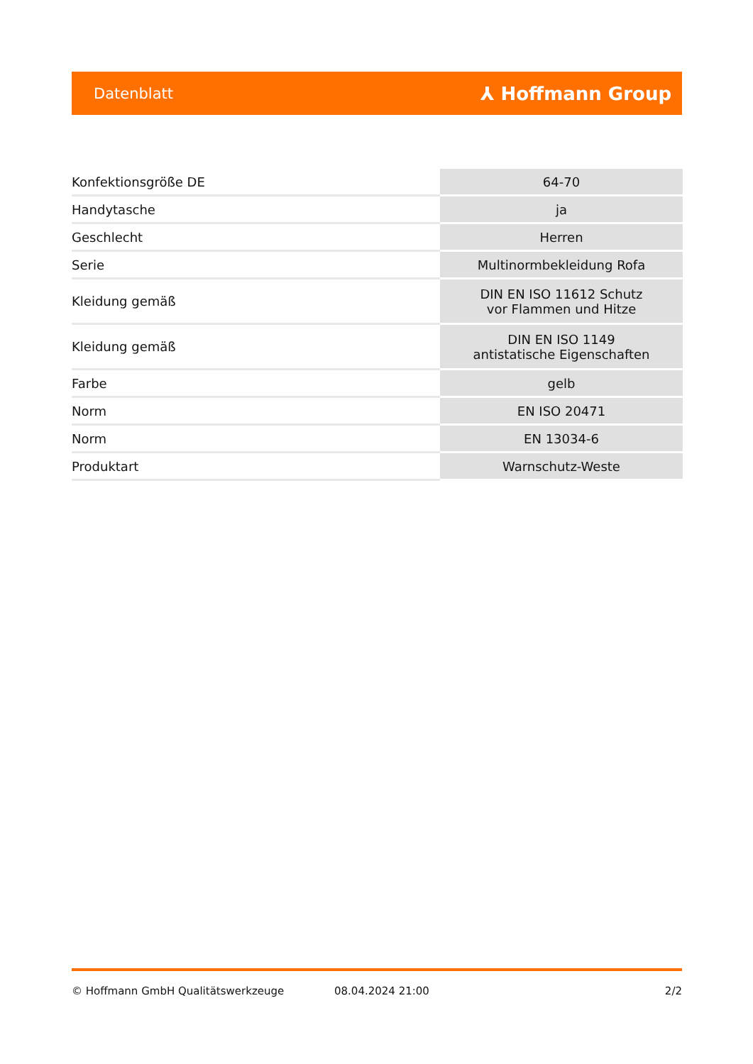Datenblatt ⅄ Hoffmann Group
| Konfektionsgröße DE | 64-70 |
| Handytasche | ja |
| Geschlecht | Herren |
| Serie | Multinormbekleidung Rofa |
| Kleidung gemäß | DIN EN ISO 11612 Schutz vor Flammen und Hitze |
| Kleidung gemäß | DIN EN ISO 1149 antistatische Eigenschaften |
| Farbe | gelb |
| Norm | EN ISO 20471 |
| Norm | EN 13034-6 |
| Produktart | Warnschutz-Weste |
© Hoffmann GmbH Qualitätswerkzeuge 08.04.2024 21:00 2/2